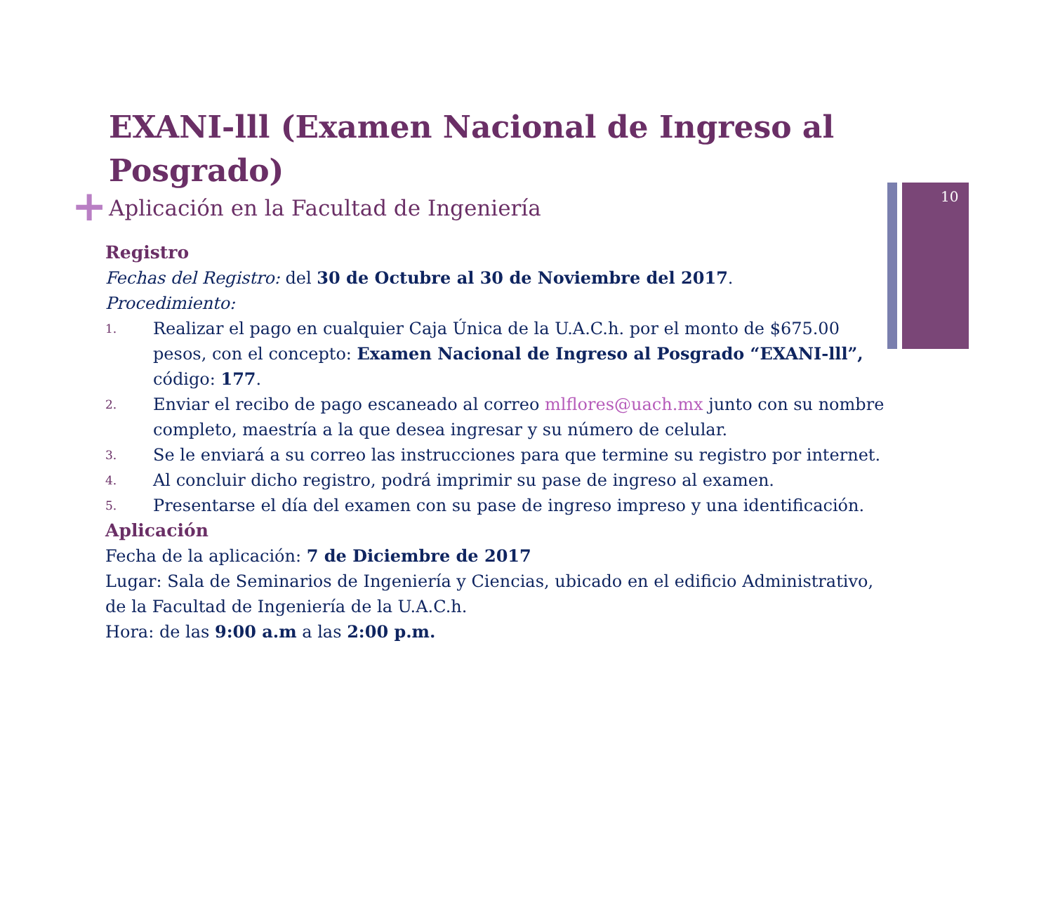10
+
EXANI-lll (Examen Nacional de Ingreso al Posgrado)
Aplicación en la Facultad de Ingeniería
Registro
Fechas del Registro: del 30 de Octubre al 30 de Noviembre del 2017.
Procedimiento:
1. Realizar el pago en cualquier Caja Única de la U.A.C.h. por el monto de $675.00 pesos, con el concepto: Examen Nacional de Ingreso al Posgrado “EXANI-lll”, código: 177.
2. Enviar el recibo de pago escaneado al correo mlflores@uach.mx junto con su nombre completo, maestría a la que desea ingresar y su número de celular.
3. Se le enviará a su correo las instrucciones para que termine su registro por internet.
4. Al concluir dicho registro, podrá imprimir su pase de ingreso al examen.
5. Presentarse el día del examen con su pase de ingreso impreso y una identificación.
Aplicación
Fecha de la aplicación: 7 de Diciembre de 2017
Lugar: Sala de Seminarios de Ingeniería y Ciencias, ubicado en el edificio Administrativo, de la Facultad de Ingeniería de la U.A.C.h.
Hora: de las 9:00 a.m a las 2:00 p.m.